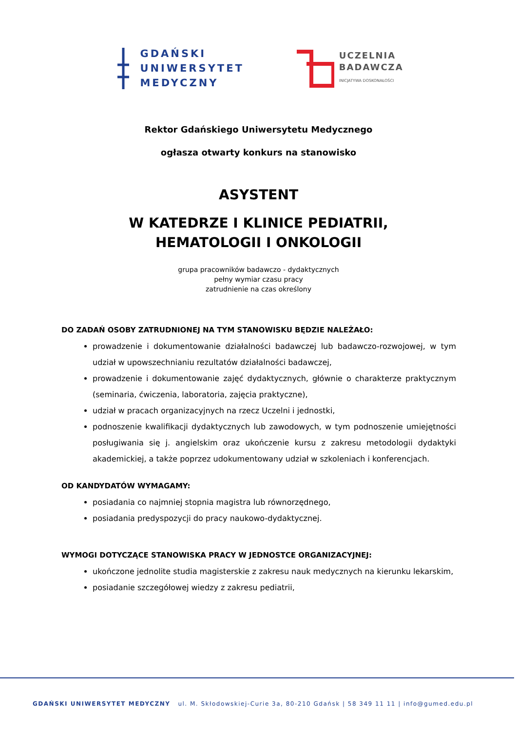GDAŃSKI
UNIWERSYTET
MEDYCZNY
UCZELNIA
BADAWCZA
INICJATYWA DOSKONAŁOŚCI
Rektor Gdańskiego Uniwersytetu Medycznego
ogłasza otwarty konkurs na stanowisko
ASYSTENT
W KATEDRZE I KLINICE PEDIATRII, HEMATOLOGII I ONKOLOGII
grupa pracowników badawczo - dydaktycznych
pełny wymiar czasu pracy
zatrudnienie na czas określony
DO ZADAŃ OSOBY ZATRUDNIONEJ NA TYM STANOWISKU BĘDZIE NALEŻAŁO:
prowadzenie i dokumentowanie działalności badawczej lub badawczo-rozwojowej, w tym udział w upowszechnianiu rezultatów działalności badawczej,
prowadzenie i dokumentowanie zajęć dydaktycznych, głównie o charakterze praktycznym (seminaria, ćwiczenia, laboratoria, zajęcia praktyczne),
udział w pracach organizacyjnych na rzecz Uczelni i jednostki,
podnoszenie kwalifikacji dydaktycznych lub zawodowych, w tym podnoszenie umiejętności posługiwania się j. angielskim oraz ukończenie kursu z zakresu metodologii dydaktyki akademickiej, a także poprzez udokumentowany udział w szkoleniach i konferencjach.
OD KANDYDATÓW WYMAGAMY:
posiadania co najmniej stopnia magistra lub równorzędnego,
posiadania predyspozycji do pracy naukowo-dydaktycznej.
WYMOGI DOTYCZĄCE STANOWISKA PRACY W JEDNOSTCE ORGANIZACYJNEJ:
ukończone jednolite studia magisterskie z zakresu nauk medycznych na kierunku lekarskim,
posiadanie szczegółowej wiedzy z zakresu pediatrii,
GDAŃSKI UNIWERSYTET MEDYCZNY ul. M. Skłodowskiej-Curie 3a, 80-210 Gdańsk | 58 349 11 11 | info@gumed.edu.pl